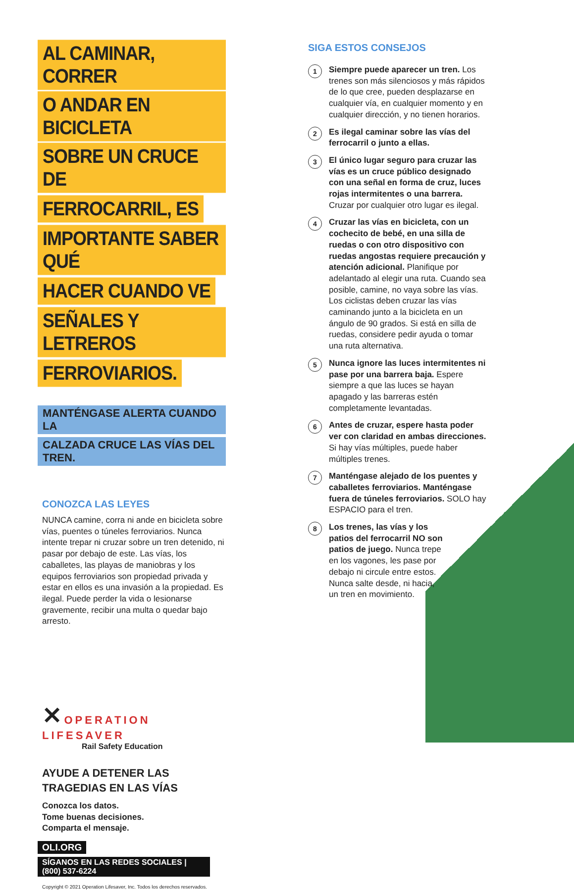AL CAMINAR, CORRER
O ANDAR EN BICICLETA
SOBRE UN CRUCE DE
FERROCARRIL, ES
IMPORTANTE SABER QUÉ
HACER CUANDO VE
SEÑALES Y LETREROS
FERROVIARIOS.
MANTÉNGASE ALERTA CUANDO LA
CALZADA CRUCE LAS VÍAS DEL TREN.
CONOZCA LAS LEYES
NUNCA camine, corra ni ande en bicicleta sobre vías, puentes o túneles ferroviarios. Nunca intente trepar ni cruzar sobre un tren detenido, ni pasar por debajo de este. Las vías, los caballetes, las playas de maniobras y los equipos ferroviarios son propiedad privada y estar en ellos es una invasión a la propiedad. Es ilegal. Puede perder la vida o lesionarse gravemente, recibir una multa o quedar bajo arresto.
✕ OPERATION
LIFESAVER
Rail Safety Education
AYUDE A DETENER LAS
TRAGEDIAS EN LAS VÍAS
Conozca los datos.
Tome buenas decisiones.
Comparta el mensaje.
OLI.ORG
SÍGANOS EN LAS REDES SOCIALES | (800) 537-6224
Copyright © 2021 Operation Lifesaver, Inc. Todos los derechos reservados.
SIGA ESTOS CONSEJOS
1 Siempre puede aparecer un tren. Los trenes son más silenciosos y más rápidos de lo que cree, pueden desplazarse en cualquier vía, en cualquier momento y en cualquier dirección, y no tienen horarios.
2 Es ilegal caminar sobre las vías del ferrocarril o junto a ellas.
3 El único lugar seguro para cruzar las vías es un cruce público designado con una señal en forma de cruz, luces rojas intermitentes o una barrera. Cruzar por cualquier otro lugar es ilegal.
4 Cruzar las vías en bicicleta, con un cochecito de bebé, en una silla de ruedas o con otro dispositivo con ruedas angostas requiere precaución y atención adicional. Planifique por adelantado al elegir una ruta. Cuando sea posible, camine, no vaya sobre las vías. Los ciclistas deben cruzar las vías caminando junto a la bicicleta en un ángulo de 90 grados. Si está en silla de ruedas, considere pedir ayuda o tomar una ruta alternativa.
5 Nunca ignore las luces intermitentes ni pase por una barrera baja. Espere siempre a que las luces se hayan apagado y las barreras estén completamente levantadas.
6 Antes de cruzar, espere hasta poder ver con claridad en ambas direcciones. Si hay vías múltiples, puede haber múltiples trenes.
7 Manténgase alejado de los puentes y caballetes ferroviarios. Manténgase fuera de túneles ferroviarios. SOLO hay ESPACIO para el tren.
8 Los trenes, las vías y los patios del ferrocarril NO son patios de juego. Nunca trepe en los vagones, les pase por debajo ni circule entre estos. Nunca salte desde, ni hacia, un tren en movimiento.